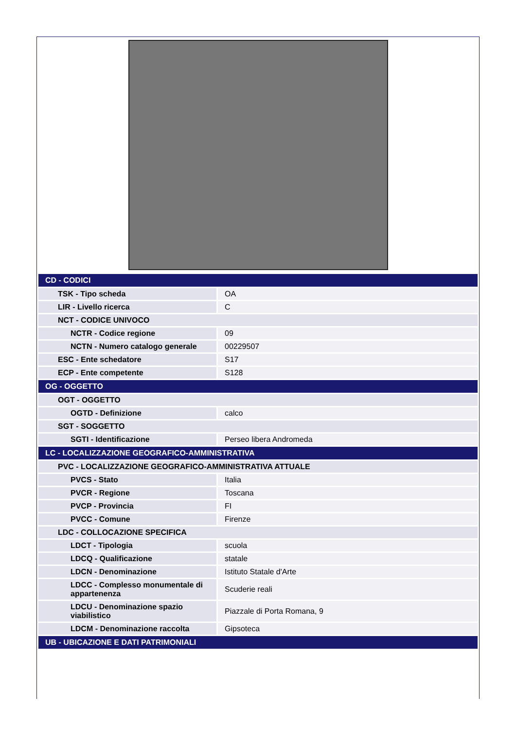| CD - CODICI | |
| TSK - Tipo scheda | OA |
| LIR - Livello ricerca | C |
| NCT - CODICE UNIVOCO | |
| NCTR - Codice regione | 09 |
| NCTN - Numero catalogo generale | 00229507 |
| ESC - Ente schedatore | S17 |
| ECP - Ente competente | S128 |
| OG - OGGETTO | |
| OGT - OGGETTO | |
| OGTD - Definizione | calco |
| SGT - SOGGETTO | |
| SGTI - Identificazione | Perseo libera Andromeda |
| LC - LOCALIZZAZIONE GEOGRAFICO-AMMINISTRATIVA | |
| PVC - LOCALIZZAZIONE GEOGRAFICO-AMMINISTRATIVA ATTUALE | |
| PVCS - Stato | Italia |
| PVCR - Regione | Toscana |
| PVCP - Provincia | FI |
| PVCC - Comune | Firenze |
| LDC - COLLOCAZIONE SPECIFICA | |
| LDCT - Tipologia | scuola |
| LDCQ - Qualificazione | statale |
| LDCN - Denominazione | Istituto Statale d'Arte |
| LDCC - Complesso monumentale di appartenenza | Scuderie reali |
| LDCU - Denominazione spazio viabilistico | Piazzale di Porta Romana, 9 |
| LDCM - Denominazione raccolta | Gipsoteca |
| UB - UBICAZIONE E DATI PATRIMONIALI | |